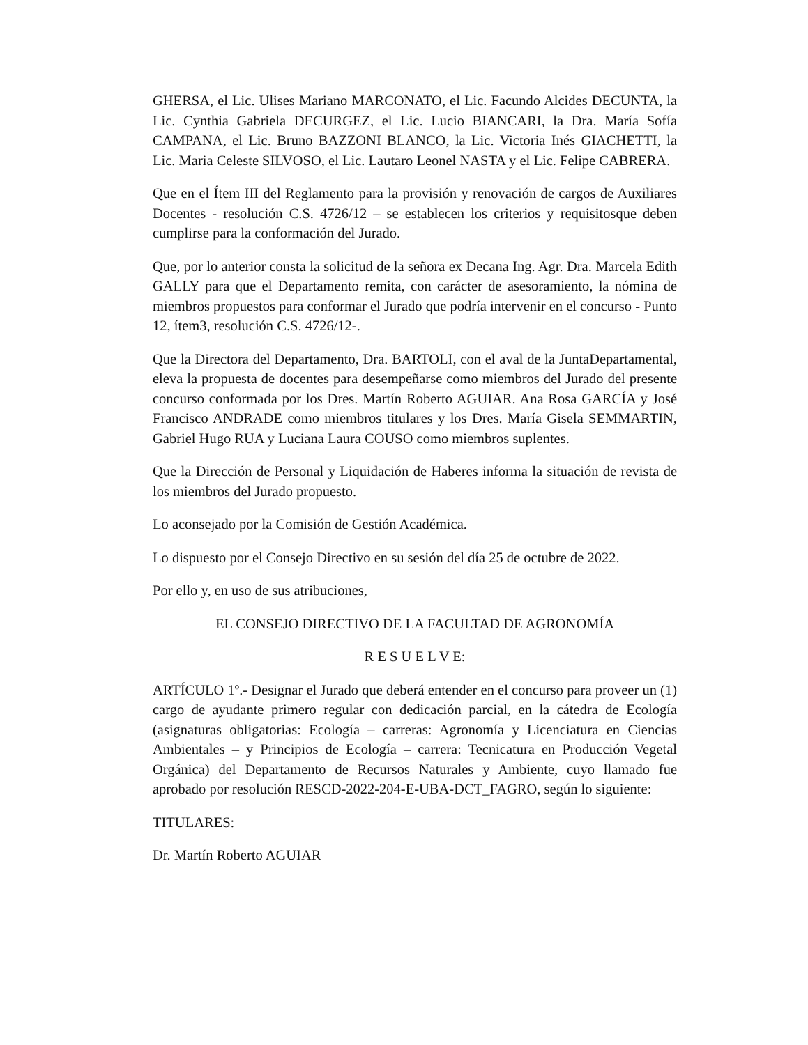GHERSA, el Lic. Ulises Mariano MARCONATO, el Lic. Facundo Alcides DECUNTA, la Lic. Cynthia Gabriela DECURGEZ, el Lic. Lucio BIANCARI, la Dra. María Sofía CAMPANA, el Lic. Bruno BAZZONI BLANCO, la Lic. Victoria Inés GIACHETTI, la Lic. Maria Celeste SILVOSO, el Lic. Lautaro Leonel NASTA y el Lic. Felipe CABRERA.
Que en el Ítem III del Reglamento para la provisión y renovación de cargos de Auxiliares Docentes - resolución C.S. 4726/12 – se establecen los criterios y requisitosque deben cumplirse para la conformación del Jurado.
Que, por lo anterior consta la solicitud de la señora ex Decana Ing. Agr. Dra. Marcela Edith GALLY para que el Departamento remita, con carácter de asesoramiento, la nómina de miembros propuestos para conformar el Jurado que podría intervenir en el concurso - Punto 12, ítem3, resolución C.S. 4726/12-.
Que la Directora del Departamento, Dra. BARTOLI, con el aval de la JuntaDepartamental, eleva la propuesta de docentes para desempeñarse como miembros del Jurado del presente concurso conformada por los Dres. Martín Roberto AGUIAR. Ana Rosa GARCÍA y José Francisco ANDRADE como miembros titulares y los Dres. María Gisela SEMMARTIN, Gabriel Hugo RUA y Luciana Laura COUSO como miembros suplentes.
Que la Dirección de Personal y Liquidación de Haberes informa la situación de revista de los miembros del Jurado propuesto.
Lo aconsejado por la Comisión de Gestión Académica.
Lo dispuesto por el Consejo Directivo en su sesión del día 25 de octubre de 2022.
Por ello y, en uso de sus atribuciones,
EL CONSEJO DIRECTIVO DE LA FACULTAD DE AGRONOMÍA
R E S U E L V E:
ARTÍCULO 1º.- Designar el Jurado que deberá entender en el concurso para proveer un (1) cargo de ayudante primero regular con dedicación parcial, en la cátedra de Ecología (asignaturas obligatorias: Ecología – carreras: Agronomía y Licenciatura en Ciencias Ambientales – y Principios de Ecología – carrera: Tecnicatura en Producción Vegetal Orgánica) del Departamento de Recursos Naturales y Ambiente, cuyo llamado fue aprobado por resolución RESCD-2022-204-E-UBA-DCT_FAGRO, según lo siguiente:
TITULARES:
Dr. Martín Roberto AGUIAR